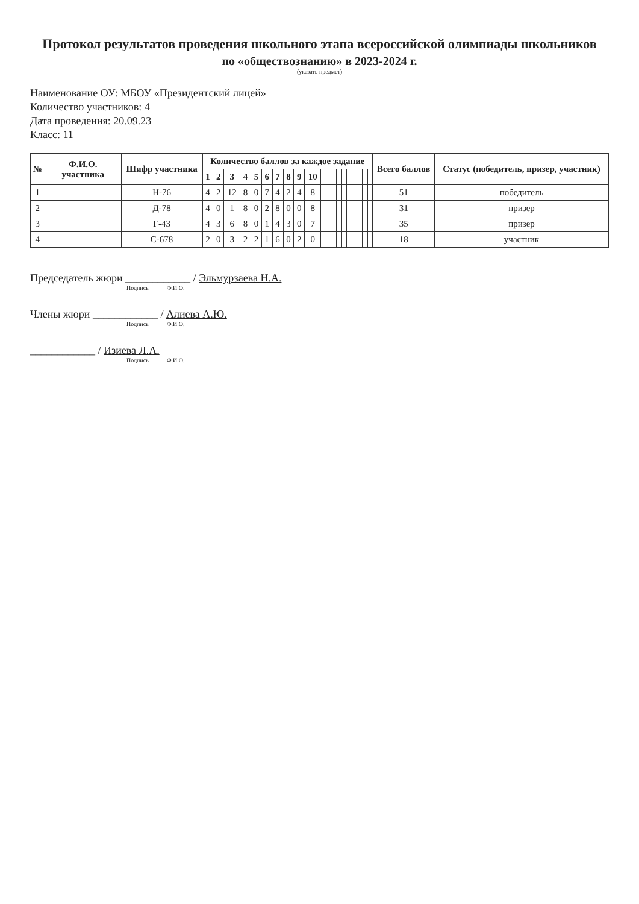Протокол результатов проведения школьного этапа всероссийской олимпиады школьников
по «обществознанию» в 2023-2024 г.
(указать предмет)
Наименование ОУ: МБОУ «Президентский лицей»
Количество участников: 4
Дата проведения: 20.09.23
Класс: 11
| № | Ф.И.О. участника | Шифр участника | Количество баллов за каждое задание | | | | | | | | | | | | | | | | | | | | Всего баллов | Статус (победитель, призер, участник) |
| --- | --- | --- | --- | --- | --- | --- | --- | --- | --- | --- | --- | --- | --- | --- | --- | --- | --- | --- | --- | --- | --- | --- | --- | --- |
| | | | 1 | 2 | 3 | 4 | 5 | 6 | 7 | 8 | 9 | 10 | | | | | | | | | | | | |
| 1 | | Н-76 | 4 | 2 | 12 | 8 | 0 | 7 | 4 | 2 | 4 | 8 | | | | | | | | | | | 51 | победитель |
| 2 | | Д-78 | 4 | 0 | 1 | 8 | 0 | 2 | 8 | 0 | 0 | 8 | | | | | | | | | | | 31 | призер |
| 3 | | Г-43 | 4 | 3 | 6 | 8 | 0 | 1 | 4 | 3 | 0 | 7 | | | | | | | | | | | 35 | призер |
| 4 | | С-678 | 2 | 0 | 3 | 2 | 2 | 1 | 6 | 0 | 2 | 0 | | | | | | | | | | | 18 | участник |
Председатель жюри ____________ / Эльмурзаева Н.А.
Подпись Ф.И.О.
Члены жюри ____________ / Алиева А.Ю.
Подпись Ф.И.О.
____________ / Изиева Л.А.
Подпись Ф.И.О.